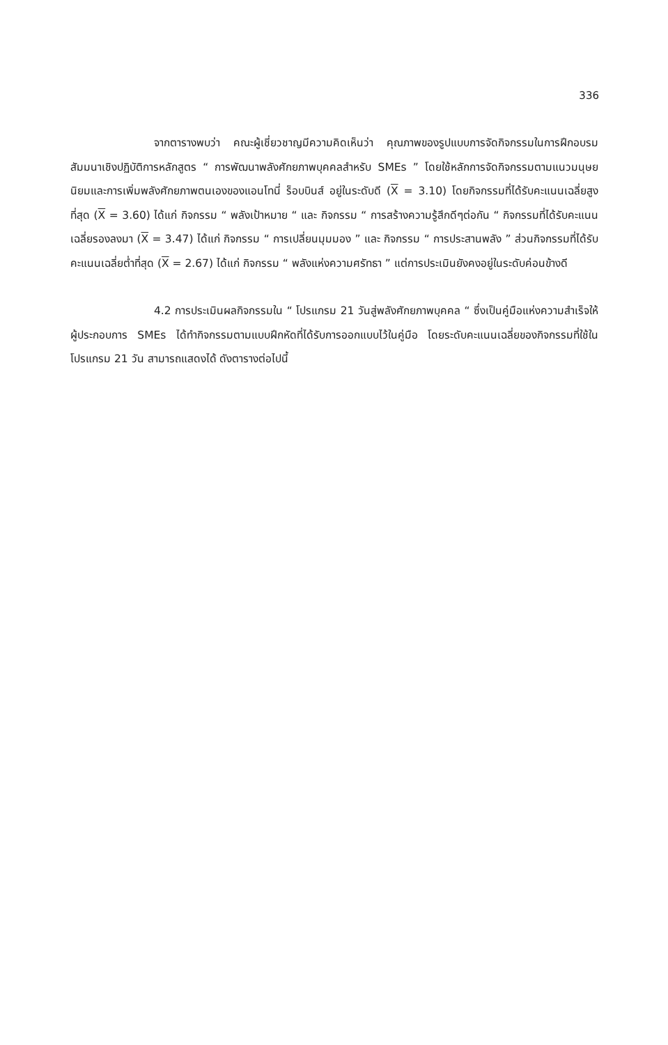336
จากตารางพบว่า คณะผู้เชี่ยวชาญมีความคิดเห็นว่า คุณภาพของรูปแบบการจัดกิจกรรมในการฝึกอบรมสัมมนาเชิงปฏิบัติการหลักสูตร “ การพัฒนาพลังศักยภาพบุคคลสำหรับ SMEs ” โดยใช้หลักการจัดกิจกรรมตามแนวมนุษยนิยมและการเพิ่มพลังศักยภาพตนเองของแอนโทนี่ ร็อบบินส์ อยู่ในระดับดี (X = 3.10) โดยกิจกรรมที่ได้รับคะแนนเฉลี่ยสูงที่สุด (X = 3.60) ได้แก่ กิจกรรม “ พลังเป้าหมาย “ และ กิจกรรม “ การสร้างความรู้สึกดีๆต่อกัน “ กิจกรรมที่ได้รับคะแนนเฉลี่ยรองลงมา (X = 3.47) ได้แก่ กิจกรรม “ การเปลี่ยนมุมมอง ” และ กิจกรรม “ การประสานพลัง ” ส่วนกิจกรรมที่ได้รับคะแนนเฉลี่ยต่ำที่สุด (X = 2.67) ได้แก่ กิจกรรม “ พลังแห่งความศรัทธา ” แต่การประเมินยังคงอยู่ในระดับค่อนข้างดี
4.2 การประเมินผลกิจกรรมใน “ โปรแกรม 21 วันสู่พลังศักยภาพบุคคล “ ซึ่งเป็นคู่มือแห่งความสำเร็จให้ผู้ประกอบการ SMEs ได้ทำกิจกรรมตามแบบฝึกหัดที่ได้รับการออกแบบไว้ในคู่มือ โดยระดับคะแนนเฉลี่ยของกิจกรรมที่ใช้ในโปรแกรม 21 วัน สามารถแสดงได้ ดังตารางต่อไปนี้